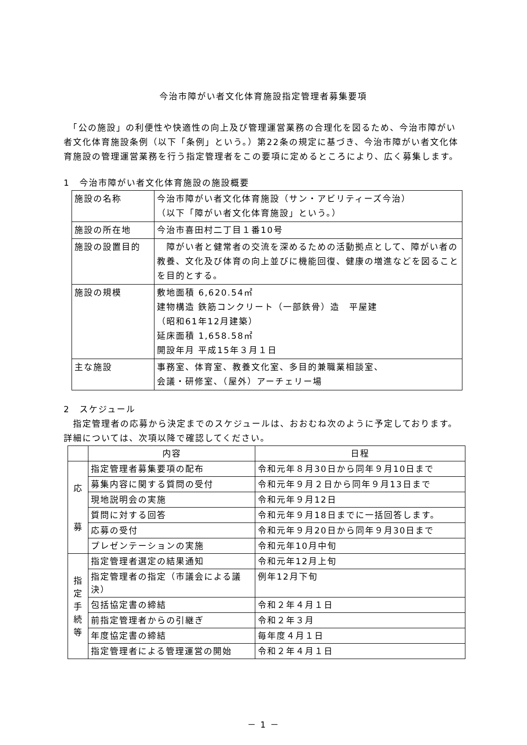今治市障がい者文化体育施設指定管理者募集要項
　「公の施設」の利便性や快適性の向上及び管理運営業務の合理化を図るため、今治市障がい者文化体育施設条例（以下「条例」という。）第22条の規定に基づき、今治市障がい者文化体育施設の管理運営業務を行う指定管理者をこの要項に定めるところにより、広く募集します。
1　今治市障がい者文化体育施設の施設概要
| 施設の名称 | 今治市障がい者文化体育施設（サン・アビリティーズ今治） （以下「障がい者文化体育施設」という。） |
| 施設の所在地 | 今治市喜田村二丁目１番10号 |
| 施設の設置目的 | 障がい者と健常者の交流を深めるための活動拠点として、障がい者の教養、文化及び体育の向上並びに機能回復、健康の増進などを図ることを目的とする。 |
| 施設の規模 | 敷地面積 6,620.54㎡ 建物構造 鉄筋コンクリート（一部鉄骨）造 平屋建 （昭和61年12月建築） 延床面積 1,658.58㎡ 開設年月 平成15年３月１日 |
| 主な施設 | 事務室、体育室、教養文化室、多目的兼職業相談室、 会議・研修室、（屋外）アーチェリー場 |
2　スケジュール
　指定管理者の応募から決定までのスケジュールは、おおむね次のように予定しております。詳細については、次項以降で確認してください。
| | 内容 | 日程 |
| --- | --- | --- |
| 応 募 | 指定管理者募集要項の配布 | 令和元年８月30日から同年９月10日まで |
| | 募集内容に関する質問の受付 | 令和元年９月２日から同年９月13日まで |
| | 現地説明会の実施 | 令和元年９月12日 |
| | 質問に対する回答 | 令和元年９月18日までに一括回答します。 |
| | 応募の受付 | 令和元年９月20日から同年９月30日まで |
| | プレゼンテーションの実施 | 令和元年10月中旬 |
| 指 定 手 続 等 | 指定管理者選定の結果通知 | 令和元年12月上旬 |
| | 指定管理者の指定（市議会による議決） | 例年12月下旬 |
| | 包括協定書の締結 | 令和２年４月１日 |
| | 前指定管理者からの引継ぎ | 令和２年３月 |
| | 年度協定書の締結 | 毎年度４月１日 |
| | 指定管理者による管理運営の開始 | 令和２年４月１日 |
－ 1 －